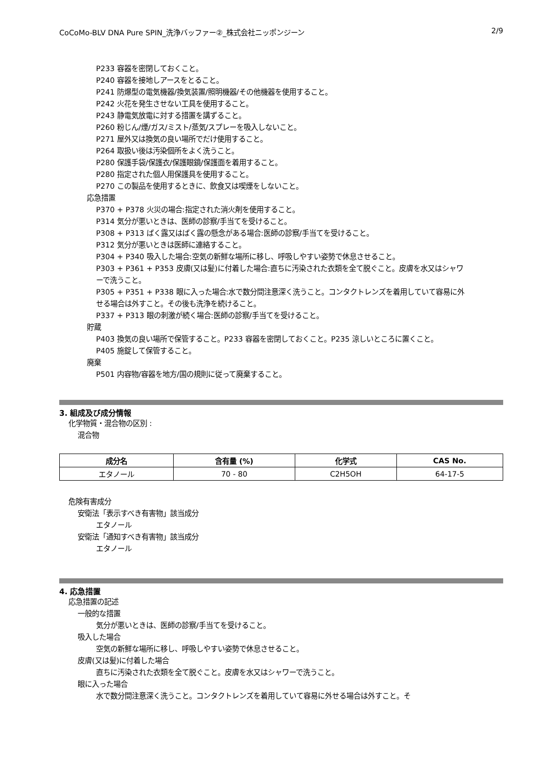CoCoMo-BLV DNA Pure SPIN_洗浄バッファー②_株式会社ニッポンジーン 2/9
P233 容器を密閉しておくこと。
P240 容器を接地しアースをとること。
P241 防爆型の電気機器/換気装置/照明機器/その他機器を使用すること。
P242 火花を発生させない工具を使用すること。
P243 静電気放電に対する措置を講ずること。
P260 粉じん/煙/ガス/ミスト/蒸気/スプレーを吸入しないこと。
P271 屋外又は換気の良い場所でだけ使用すること。
P264 取扱い後は汚染個所をよく洗うこと。
P280 保護手袋/保護衣/保護眼鏡/保護面を着用すること。
P280 指定された個人用保護具を使用すること。
P270 この製品を使用するときに、飲食又は喫煙をしないこと。
応急措置
P370 + P378 火災の場合:指定された消火剤を使用すること。
P314 気分が悪いときは、医師の診察/手当てを受けること。
P308 + P313 ばく露又はばく露の懸念がある場合:医師の診察/手当てを受けること。
P312 気分が悪いときは医師に連絡すること。
P304 + P340 吸入した場合:空気の新鮮な場所に移し、呼吸しやすい姿勢で休息させること。
P303 + P361 + P353 皮膚(又は髪)に付着した場合:直ちに汚染された衣類を全て脱ぐこと。皮膚を水又はシャワーで洗うこと。
P305 + P351 + P338 眼に入った場合:水で数分間注意深く洗うこと。コンタクトレンズを着用していて容易に外せる場合は外すこと。その後も洗浄を続けること。
P337 + P313 眼の刺激が続く場合:医師の診察/手当てを受けること。
貯蔵
P403 換気の良い場所で保管すること。P233 容器を密閉しておくこと。P235 涼しいところに置くこと。
P405 施錠して保管すること。
廃棄
P501 内容物/容器を地方/国の規則に従って廃棄すること。
3. 組成及び成分情報
化学物質・混合物の区別 :
混合物
| 成分名 | 含有量 (%) | 化学式 | CAS No. |
| --- | --- | --- | --- |
| エタノール | 70 - 80 | C2H5OH | 64-17-5 |
危険有害成分
安衛法「表示すべき有害物」該当成分
エタノール
安衛法「通知すべき有害物」該当成分
エタノール
4. 応急措置
応急措置の記述
一般的な措置
気分が悪いときは、医師の診察/手当てを受けること。
吸入した場合
空気の新鮮な場所に移し、呼吸しやすい姿勢で休息させること。
皮膚(又は髪)に付着した場合
直ちに汚染された衣類を全て脱ぐこと。皮膚を水又はシャワーで洗うこと。
眼に入った場合
水で数分間注意深く洗うこと。コンタクトレンズを着用していて容易に外せる場合は外すこと。そ